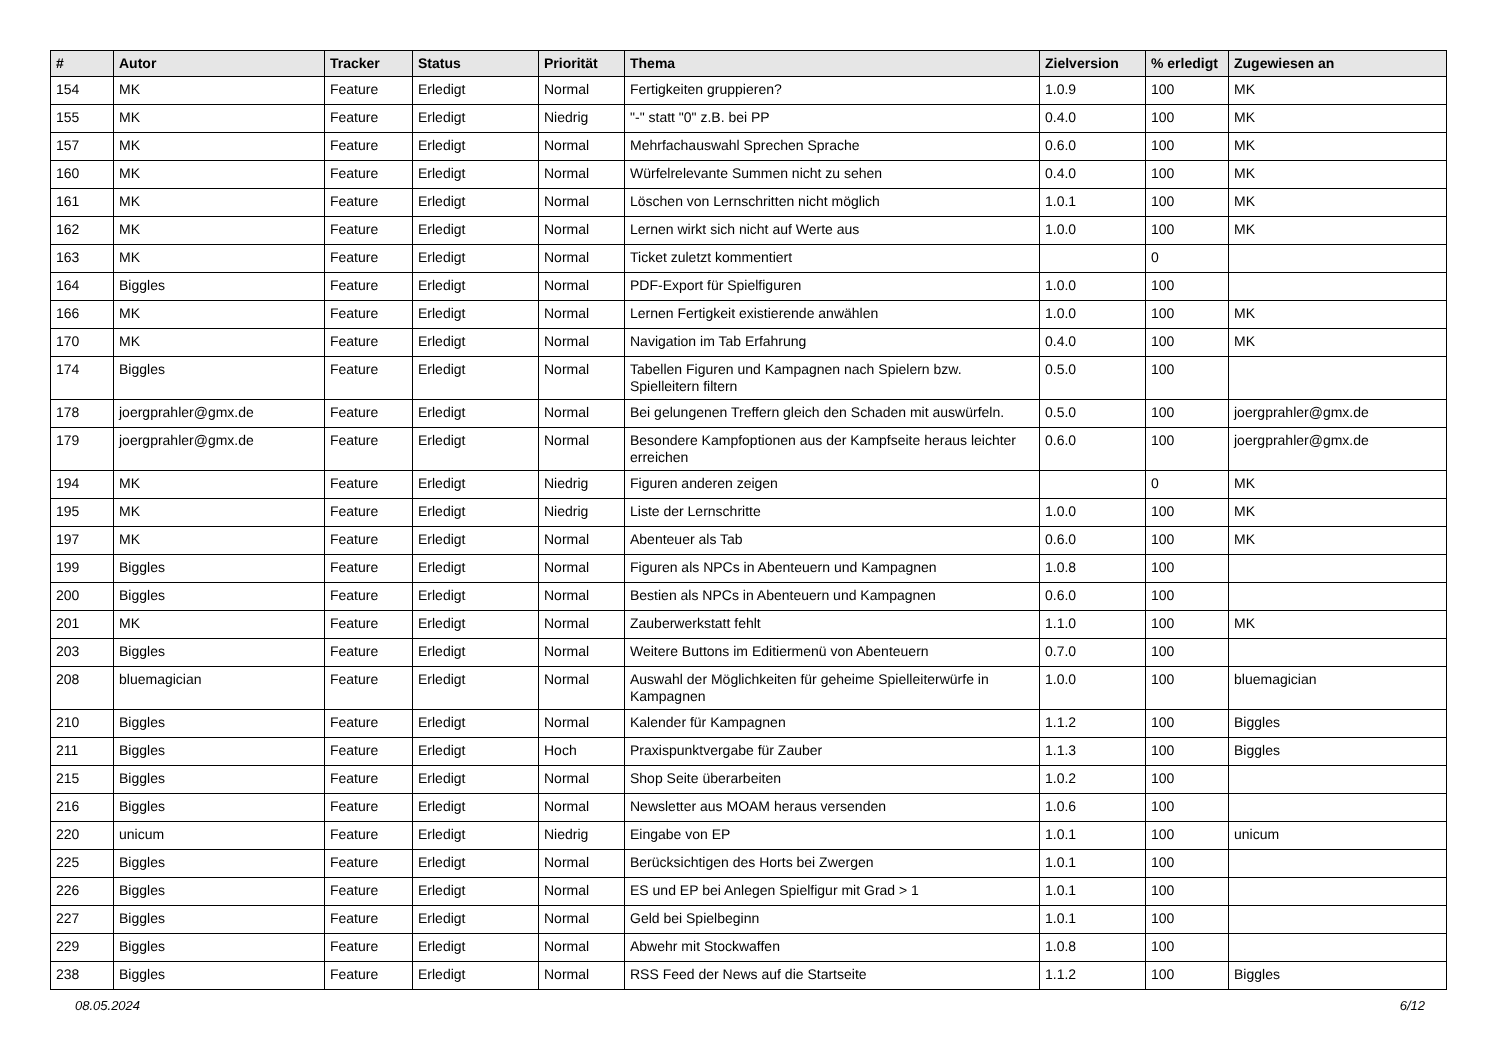| # | Autor | Tracker | Status | Priorität | Thema | Zielversion | % erledigt | Zugewiesen an |
| --- | --- | --- | --- | --- | --- | --- | --- | --- |
| 154 | MK | Feature | Erledigt | Normal | Fertigkeiten gruppieren? | 1.0.9 | 100 | MK |
| 155 | MK | Feature | Erledigt | Niedrig | "-" statt "0" z.B. bei PP | 0.4.0 | 100 | MK |
| 157 | MK | Feature | Erledigt | Normal | Mehrfachauswahl Sprechen Sprache | 0.6.0 | 100 | MK |
| 160 | MK | Feature | Erledigt | Normal | Würfelrelevante Summen nicht zu sehen | 0.4.0 | 100 | MK |
| 161 | MK | Feature | Erledigt | Normal | Löschen von Lernschritten nicht möglich | 1.0.1 | 100 | MK |
| 162 | MK | Feature | Erledigt | Normal | Lernen wirkt sich nicht auf Werte aus | 1.0.0 | 100 | MK |
| 163 | MK | Feature | Erledigt | Normal | Ticket zuletzt kommentiert | | 0 | |
| 164 | Biggles | Feature | Erledigt | Normal | PDF-Export für Spielfiguren | 1.0.0 | 100 | |
| 166 | MK | Feature | Erledigt | Normal | Lernen Fertigkeit existierende anwählen | 1.0.0 | 100 | MK |
| 170 | MK | Feature | Erledigt | Normal | Navigation im Tab Erfahrung | 0.4.0 | 100 | MK |
| 174 | Biggles | Feature | Erledigt | Normal | Tabellen Figuren und Kampagnen nach Spielern bzw. Spielleitern filtern | 0.5.0 | 100 | |
| 178 | joergprahler@gmx.de | Feature | Erledigt | Normal | Bei gelungenen Treffern gleich den Schaden mit auswürfeln. | 0.5.0 | 100 | joergprahler@gmx.de |
| 179 | joergprahler@gmx.de | Feature | Erledigt | Normal | Besondere Kampfoptionen aus der Kampfseite heraus leichter erreichen | 0.6.0 | 100 | joergprahler@gmx.de |
| 194 | MK | Feature | Erledigt | Niedrig | Figuren anderen zeigen | | 0 | MK |
| 195 | MK | Feature | Erledigt | Niedrig | Liste der Lernschritte | 1.0.0 | 100 | MK |
| 197 | MK | Feature | Erledigt | Normal | Abenteuer als Tab | 0.6.0 | 100 | MK |
| 199 | Biggles | Feature | Erledigt | Normal | Figuren als NPCs in Abenteuern und Kampagnen | 1.0.8 | 100 | |
| 200 | Biggles | Feature | Erledigt | Normal | Bestien als NPCs in Abenteuern und Kampagnen | 0.6.0 | 100 | |
| 201 | MK | Feature | Erledigt | Normal | Zauberwerkstatt fehlt | 1.1.0 | 100 | MK |
| 203 | Biggles | Feature | Erledigt | Normal | Weitere Buttons im Editiermenü von Abenteuern | 0.7.0 | 100 | |
| 208 | bluemagician | Feature | Erledigt | Normal | Auswahl der Möglichkeiten für geheime Spielleiterwürfe in Kampagnen | 1.0.0 | 100 | bluemagician |
| 210 | Biggles | Feature | Erledigt | Normal | Kalender für Kampagnen | 1.1.2 | 100 | Biggles |
| 211 | Biggles | Feature | Erledigt | Hoch | Praxispunktvergabe für Zauber | 1.1.3 | 100 | Biggles |
| 215 | Biggles | Feature | Erledigt | Normal | Shop Seite überarbeiten | 1.0.2 | 100 | |
| 216 | Biggles | Feature | Erledigt | Normal | Newsletter aus MOAM heraus versenden | 1.0.6 | 100 | |
| 220 | unicum | Feature | Erledigt | Niedrig | Eingabe von EP | 1.0.1 | 100 | unicum |
| 225 | Biggles | Feature | Erledigt | Normal | Berücksichtigen des Horts bei Zwergen | 1.0.1 | 100 | |
| 226 | Biggles | Feature | Erledigt | Normal | ES und EP bei Anlegen Spielfigur mit Grad > 1 | 1.0.1 | 100 | |
| 227 | Biggles | Feature | Erledigt | Normal | Geld bei Spielbeginn | 1.0.1 | 100 | |
| 229 | Biggles | Feature | Erledigt | Normal | Abwehr mit Stockwaffen | 1.0.8 | 100 | |
| 238 | Biggles | Feature | Erledigt | Normal | RSS Feed der News auf die Startseite | 1.1.2 | 100 | Biggles |
08.05.2024 6/12